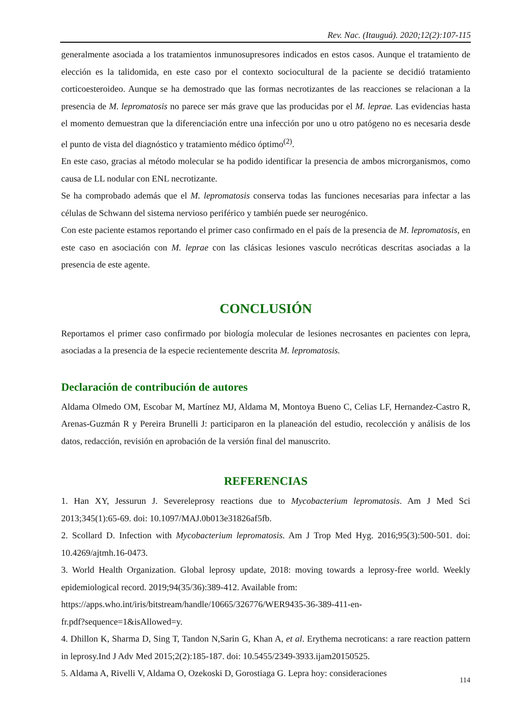Rev. Nac. (Itauguá). 2020;12(2):107-115
generalmente asociada a los tratamientos inmunosupresores indicados en estos casos. Aunque el tratamiento de elección es la talidomida, en este caso por el contexto sociocultural de la paciente se decidió tratamiento corticoesteroideo. Aunque se ha demostrado que las formas necrotizantes de las reacciones se relacionan a la presencia de M. lepromatosis no parece ser más grave que las producidas por el M. leprae. Las evidencias hasta el momento demuestran que la diferenciación entre una infección por uno u otro patógeno no es necesaria desde el punto de vista del diagnóstico y tratamiento médico óptimo<sup>(2)</sup>.
En este caso, gracias al método molecular se ha podido identificar la presencia de ambos microrganismos, como causa de LL nodular con ENL necrotizante.
Se ha comprobado además que el M. lepromatosis conserva todas las funciones necesarias para infectar a las células de Schwann del sistema nervioso periférico y también puede ser neurogénico.
Con este paciente estamos reportando el primer caso confirmado en el país de la presencia de M. lepromatosis, en este caso en asociación con M. leprae con las clásicas lesiones vasculo necróticas descritas asociadas a la presencia de este agente.
CONCLUSIÓN
Reportamos el primer caso confirmado por biología molecular de lesiones necrosantes en pacientes con lepra, asociadas a la presencia de la especie recientemente descrita M. lepromatosis.
Declaración de contribución de autores
Aldama Olmedo OM, Escobar M, Martínez MJ, Aldama M, Montoya Bueno C, Celias LF, Hernandez-Castro R, Arenas-Guzmán R y Pereira Brunelli J: participaron en la planeación del estudio, recolección y análisis de los datos, redacción, revisión en aprobación de la versión final del manuscrito.
REFERENCIAS
1. Han XY, Jessurun J. Severeleprosy reactions due to Mycobacterium lepromatosis. Am J Med Sci 2013;345(1):65-69. doi: 10.1097/MAJ.0b013e31826af5fb.
2. Scollard D. Infection with Mycobacterium lepromatosis. Am J Trop Med Hyg. 2016;95(3):500-501. doi: 10.4269/ajtmh.16-0473.
3. World Health Organization. Global leprosy update, 2018: moving towards a leprosy-free world. Weekly epidemiological record. 2019;94(35/36):389-412. Available from:
https://apps.who.int/iris/bitstream/handle/10665/326776/WER9435-36-389-411-en-
fr.pdf?sequence=1&isAllowed=y.
4. Dhillon K, Sharma D, Sing T, Tandon N,Sarin G, Khan A, et al. Erythema necroticans: a rare reaction pattern in leprosy.Ind J Adv Med 2015;2(2):185-187. doi: 10.5455/2349-3933.ijam20150525.
5. Aldama A, Rivelli V, Aldama O, Ozekoski D, Gorostiaga G. Lepra hoy: consideraciones
114